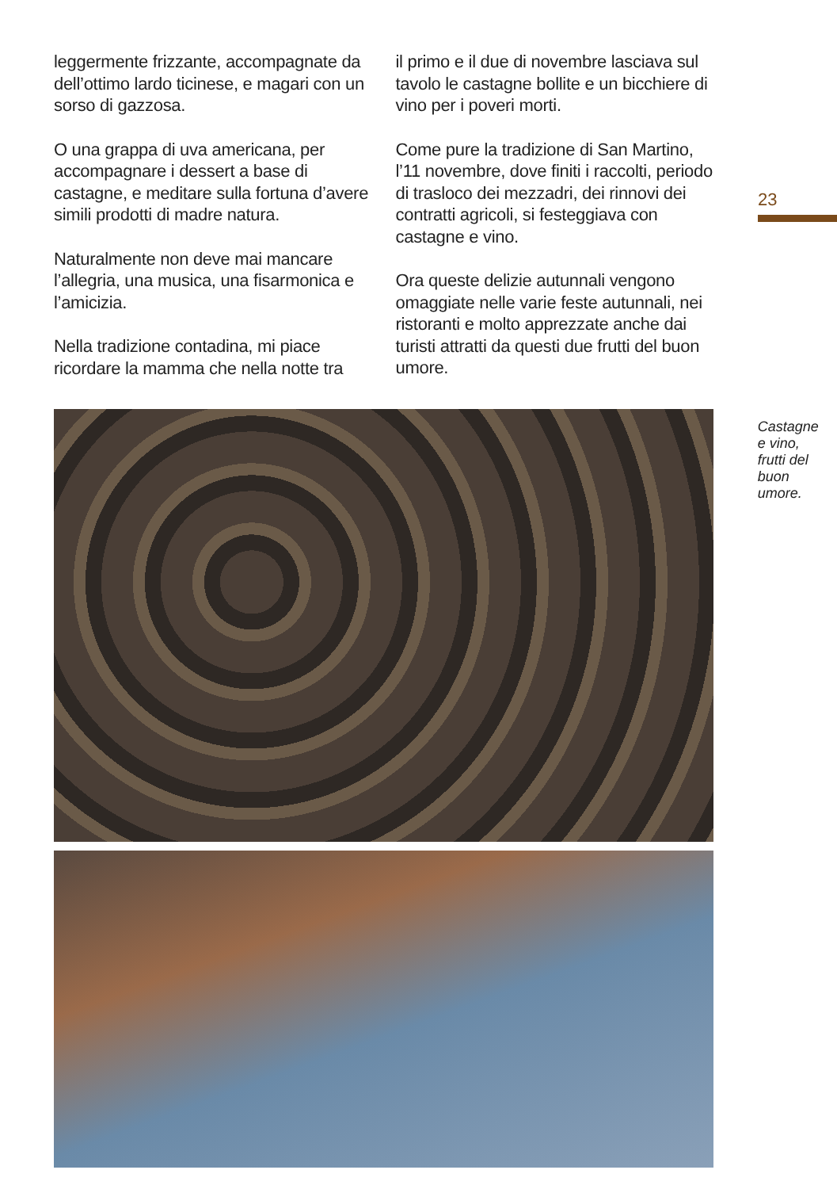leggermente frizzante, accompagnate da dell’ottimo lardo ticinese, e magari con un sorso di gazzosa.
O una grappa di uva americana, per accompagnare i dessert a base di castagne, e meditare sulla fortuna d’avere simili prodotti di madre natura.
Naturalmente non deve mai mancare l’allegria, una musica, una fisarmonica e l’amicizia.
Nella tradizione contadina, mi piace ricordare la mamma che nella notte tra
il primo e il due di novembre lasciava sul tavolo le castagne bollite e un bicchiere di vino per i poveri morti.
Come pure la tradizione di San Martino, l’11 novembre, dove finiti i raccolti, periodo di trasloco dei mezzadri, dei rinnovi dei contratti agricoli, si festeggiava con castagne e vino.
Ora queste delizie autunnali vengono omaggiate nelle varie feste autunnali, nei ristoranti e molto apprezzate anche dai turisti attratti da questi due frutti del buon umore.
23
Castagne
e vino,
frutti del
buon umore.